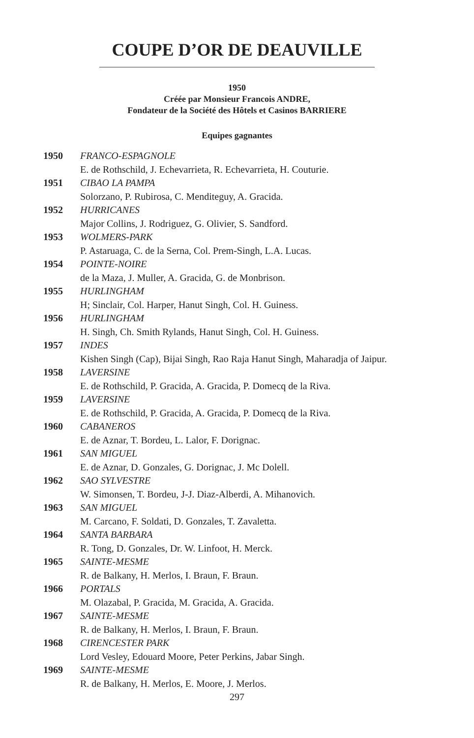COUPE D’OR DE DEAUVILLE
1950
Créée par Monsieur Francois ANDRE,
Fondateur de la Société des Hôtels et Casinos BARRIERE
Equipes gagnantes
| 1950 | FRANCO-ESPAGNOLE E. de Rothschild, J. Echevarrieta, R. Echevarrieta, H. Couturie. |
| 1951 | CIBAO LA PAMPA Solorzano, P. Rubirosa, C. Menditeguy, A. Gracida. |
| 1952 | HURRICANES Major Collins, J. Rodriguez, G. Olivier, S. Sandford. |
| 1953 | WOLMERS-PARK P. Astaruaga, C. de la Serna, Col. Prem-Singh, L.A. Lucas. |
| 1954 | POINTE-NOIRE de la Maza, J. Muller, A. Gracida, G. de Monbrison. |
| 1955 | HURLINGHAM H; Sinclair, Col. Harper, Hanut Singh, Col. H. Guiness. |
| 1956 | HURLINGHAM H. Singh, Ch. Smith Rylands, Hanut Singh, Col. H. Guiness. |
| 1957 | INDES Kishen Singh (Cap), Bijai Singh, Rao Raja Hanut Singh, Maharadja of Jaipur. |
| 1958 | LAVERSINE E. de Rothschild, P. Gracida, A. Gracida, P. Domecq de la Riva. |
| 1959 | LAVERSINE E. de Rothschild, P. Gracida, A. Gracida, P. Domecq de la Riva. |
| 1960 | CABANEROS E. de Aznar, T. Bordeu, L. Lalor, F. Dorignac. |
| 1961 | SAN MIGUEL E. de Aznar, D. Gonzales, G. Dorignac, J. Mc Dolell. |
| 1962 | SAO SYLVESTRE W. Simonsen, T. Bordeu, J-J. Diaz-Alberdi, A. Mihanovich. |
| 1963 | SAN MIGUEL M. Carcano, F. Soldati, D. Gonzales, T. Zavaletta. |
| 1964 | SANTA BARBARA R. Tong, D. Gonzales, Dr. W. Linfoot, H. Merck. |
| 1965 | SAINTE-MESME R. de Balkany, H. Merlos, I. Braun, F. Braun. |
| 1966 | PORTALS M. Olazabal, P. Gracida, M. Gracida, A. Gracida. |
| 1967 | SAINTE-MESME R. de Balkany, H. Merlos, I. Braun, F. Braun. |
| 1968 | CIRENCESTER PARK Lord Vesley, Edouard Moore, Peter Perkins, Jabar Singh. |
| 1969 | SAINTE-MESME R. de Balkany, H. Merlos, E. Moore, J. Merlos. |
297